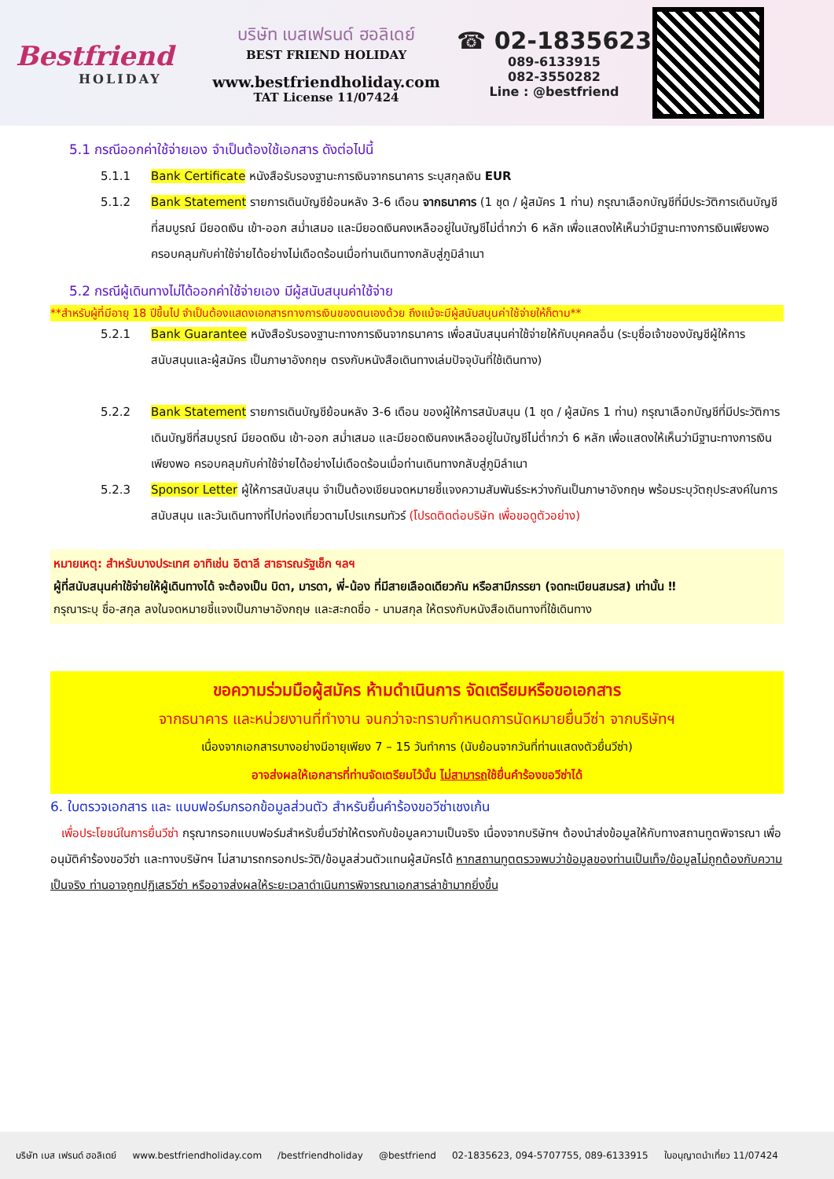Bestfriend
HOLIDAY
บริษัท เบสเฟรนด์ ฮอลิเดย์
BEST FRIEND HOLIDAY
www.bestfriendholiday.com
TAT License 11/07424
☎ 02-1835623
089-6133915
082-3550282
Line : @bestfriend
5.1 กรณีออกค่าใช้จ่ายเอง จำเป็นต้องใช้เอกสาร ดังต่อไปนี้
5.1.1 Bank Certificate หนังสือรับรองฐานะการเงินจากธนาคาร ระบุสกุลเงิน EUR
5.1.2 Bank Statement รายการเดินบัญชีย้อนหลัง 3-6 เดือน จากธนาคาร (1 ชุด / ผู้สมัคร 1 ท่าน) กรุณาเลือกบัญชีที่มีประวัติการเดินบัญชีที่สมบูรณ์ มียอดเงิน เข้า-ออก สม่ำเสมอ และมียอดเงินคงเหลืออยู่ในบัญชีไม่ต่ำกว่า 6 หลัก เพื่อแสดงให้เห็นว่ามีฐานะทางการเงินเพียงพอ ครอบคลุมกับค่าใช้จ่ายได้อย่างไม่เดือดร้อนเมื่อท่านเดินทางกลับสู่ภูมิลำเนา
5.2 กรณีผู้เดินทางไม่ได้ออกค่าใช้จ่ายเอง มีผู้สนับสนุนค่าใช้จ่าย
**สำหรับผู้ที่มีอายุ 18 ปีขึ้นไป จำเป็นต้องแสดงเอกสารทางการเงินของตนเองด้วย ถึงแม้จะมีผู้สนับสนุนค่าใช้จ่ายให้ก็ตาม**
5.2.1 Bank Guarantee หนังสือรับรองฐานะทางการเงินจากธนาคาร เพื่อสนับสนุนค่าใช้จ่ายให้กับบุคคลอื่น (ระบุชื่อเจ้าของบัญชีผู้ให้การสนับสนุนและผู้สมัคร เป็นภาษาอังกฤษ ตรงกับหนังสือเดินทางเล่มปัจจุบันที่ใช้เดินทาง)
5.2.2 Bank Statement รายการเดินบัญชีย้อนหลัง 3-6 เดือน ของผู้ให้การสนับสนุน (1 ชุด / ผู้สมัคร 1 ท่าน) กรุณาเลือกบัญชีที่มีประวัติการเดินบัญชีที่สมบูรณ์ มียอดเงิน เข้า-ออก สม่ำเสมอ และมียอดเงินคงเหลืออยู่ในบัญชีไม่ต่ำกว่า 6 หลัก เพื่อแสดงให้เห็นว่ามีฐานะทางการเงินเพียงพอ ครอบคลุมกับค่าใช้จ่ายได้อย่างไม่เดือดร้อนเมื่อท่านเดินทางกลับสู่ภูมิลำเนา
5.2.3 Sponsor Letter ผู้ให้การสนับสนุน จำเป็นต้องเขียนจดหมายชี้แจงความสัมพันธ์ระหว่างกันเป็นภาษาอังกฤษ พร้อมระบุวัตถุประสงค์ในการสนับสนุน และวันเดินทางที่ไปท่องเที่ยวตามโปรแกรมทัวร์ (โปรดติดต่อบริษัท เพื่อขอดูตัวอย่าง)
หมายเหตุ: สำหรับบางประเทศ อาทิเช่น อิตาลี สาธารณรัฐเช็ก ฯลฯ
ผู้ที่สนับสนุนค่าใช้จ่ายให้ผู้เดินทางได้ จะต้องเป็น บิดา, มารดา, พี่-น้อง ที่มีสายเลือดเดียวกัน หรือสามีภรรยา (จดทะเบียนสมรส) เท่านั้น ‼
กรุณาระบุ ชื่อ-สกุล ลงในจดหมายชี้แจงเป็นภาษาอังกฤษ และสะกดชื่อ - นามสกุล ให้ตรงกับหนังสือเดินทางที่ใช้เดินทาง
ขอความร่วมมือผู้สมัคร ห้ามดำเนินการ จัดเตรียมหรือขอเอกสาร
จากธนาคาร และหน่วยงานที่ทำงาน จนกว่าจะทราบกำหนดการนัดหมายยื่นวีซ่า จากบริษัทฯ
เนื่องจากเอกสารบางอย่างมีอายุเพียง 7 – 15 วันทำการ (นับย้อนจากวันที่ท่านแสดงตัวยื่นวีซ่า)
อาจส่งผลให้เอกสารที่ท่านจัดเตรียมไว้นั้น ไม่สามารถใช้ยื่นคำร้องขอวีซ่าได้
6. ใบตรวจเอกสาร และ แบบฟอร์มกรอกข้อมูลส่วนตัว สำหรับยื่นคำร้องขอวีซ่าเชงเก้น
เพื่อประโยชน์ในการยื่นวีซ่า กรุณากรอกแบบฟอร์มสำหรับยื่นวีซ่าให้ตรงกับข้อมูลความเป็นจริง เนื่องจากบริษัทฯ ต้องนำส่งข้อมูลให้กับทางสถานทูตพิจารณา เพื่ออนุมัติคำร้องขอวีซ่า และทางบริษัทฯ ไม่สามารถกรอกประวัติ/ข้อมูลส่วนตัวแทนผู้สมัครได้ หากสถานทูตตรวจพบว่าข้อมูลของท่านเป็นเท็จ/ข้อมูลไม่ถูกต้องกับความเป็นจริง ท่านอาจถูกปฏิเสธวีซ่า หรืออาจส่งผลให้ระยะเวลาดำเนินการพิจารณาเอกสารล่าช้ามากยิ่งขึ้น
บริษัท เบส เฟรนด์ ฮอลิเดย์ www.bestfriendholiday.com /bestfriendholiday @bestfriend 02-1835623, 094-5707755, 089-6133915 ใบอนุญาตนำเที่ยว 11/07424